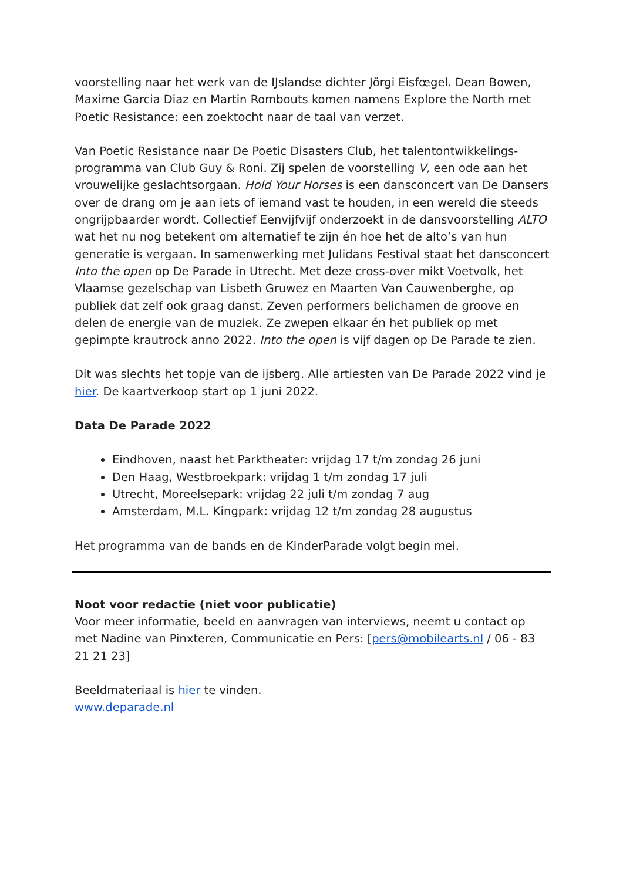voorstelling naar het werk van de IJslandse dichter Jörgi Eisfœgel. Dean Bowen, Maxime Garcia Diaz en Martin Rombouts komen namens Explore the North met Poetic Resistance: een zoektocht naar de taal van verzet.
Van Poetic Resistance naar De Poetic Disasters Club, het talentontwikkelings-programma van Club Guy & Roni. Zij spelen de voorstelling V, een ode aan het vrouwelijke geslachtsorgaan. Hold Your Horses is een dansconcert van De Dansers over de drang om je aan iets of iemand vast te houden, in een wereld die steeds ongrijpbaarder wordt. Collectief Eenvijfvijf onderzoekt in de dansvoorstelling ALTO wat het nu nog betekent om alternatief te zijn én hoe het de alto’s van hun generatie is vergaan. In samenwerking met Julidans Festival staat het dansconcert Into the open op De Parade in Utrecht. Met deze cross-over mikt Voetvolk, het Vlaamse gezelschap van Lisbeth Gruwez en Maarten Van Cauwenberghe, op publiek dat zelf ook graag danst. Zeven performers belichamen de groove en delen de energie van de muziek. Ze zwepen elkaar én het publiek op met gepimpte krautrock anno 2022. Into the open is vijf dagen op De Parade te zien.
Dit was slechts het topje van de ijsberg. Alle artiesten van De Parade 2022 vind je hier. De kaartverkoop start op 1 juni 2022.
Data De Parade 2022
Eindhoven, naast het Parktheater: vrijdag 17 t/m zondag 26 juni
Den Haag, Westbroekpark: vrijdag 1 t/m zondag 17 juli
Utrecht, Moreelsepark: vrijdag 22 juli t/m zondag 7 aug
Amsterdam, M.L. Kingpark: vrijdag 12 t/m zondag 28 augustus
Het programma van de bands en de KinderParade volgt begin mei.
Noot voor redactie (niet voor publicatie)
Voor meer informatie, beeld en aanvragen van interviews, neemt u contact op met Nadine van Pinxteren, Communicatie en Pers: [pers@mobilearts.nl / 06 - 83 21 21 23]
Beeldmateriaal is hier te vinden.
www.deparade.nl